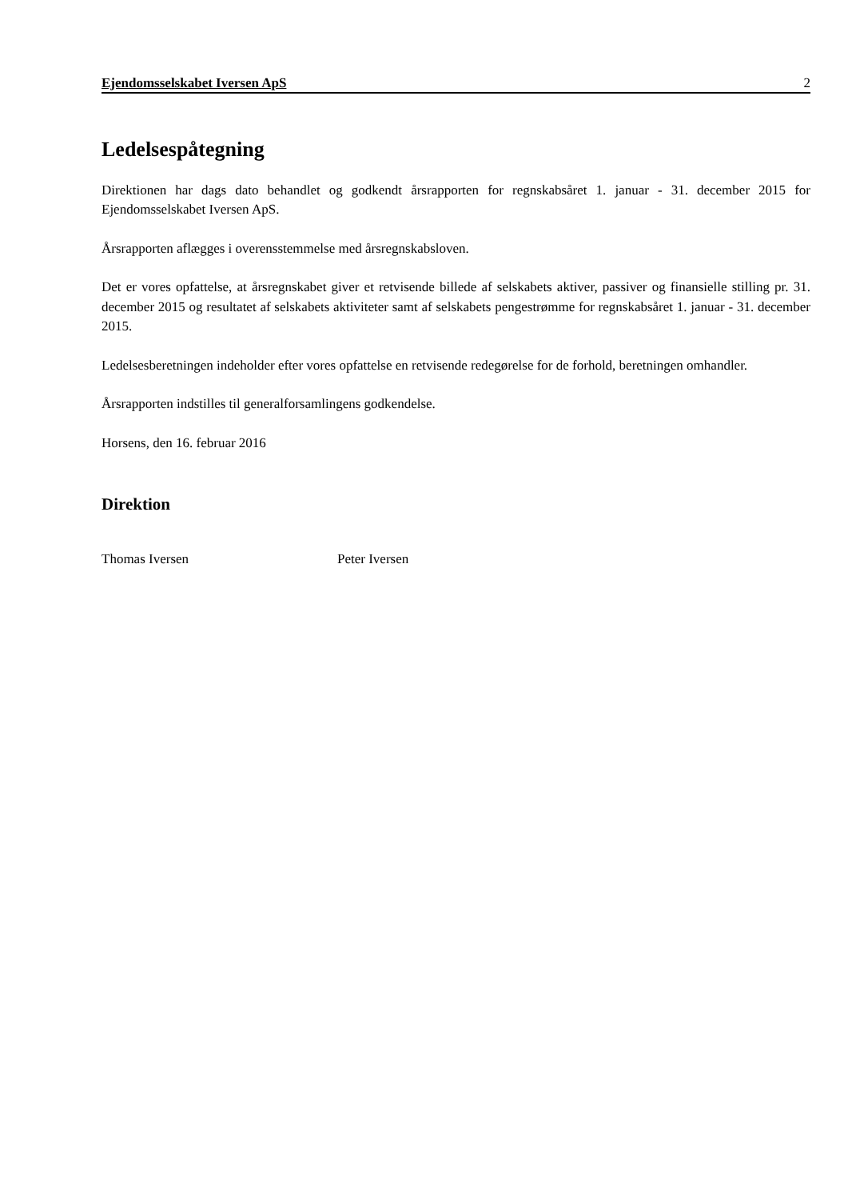Ejendomsselskabet Iversen ApS 2
Ledelsespåtegning
Direktionen har dags dato behandlet og godkendt årsrapporten for regnskabsåret 1. januar - 31. december 2015 for Ejendomsselskabet Iversen ApS.
Årsrapporten aflægges i overensstemmelse med årsregnskabsloven.
Det er vores opfattelse, at årsregnskabet giver et retvisende billede af selskabets aktiver, passiver og finansielle stilling pr. 31. december 2015 og resultatet af selskabets aktiviteter samt af selskabets pengestrømme for regnskabsåret 1. januar - 31. december 2015.
Ledelsesberetningen indeholder efter vores opfattelse en retvisende redegørelse for de forhold, beretningen omhandler.
Årsrapporten indstilles til generalforsamlingens godkendelse.
Horsens, den 16. februar 2016
Direktion
Thomas Iversen Peter Iversen